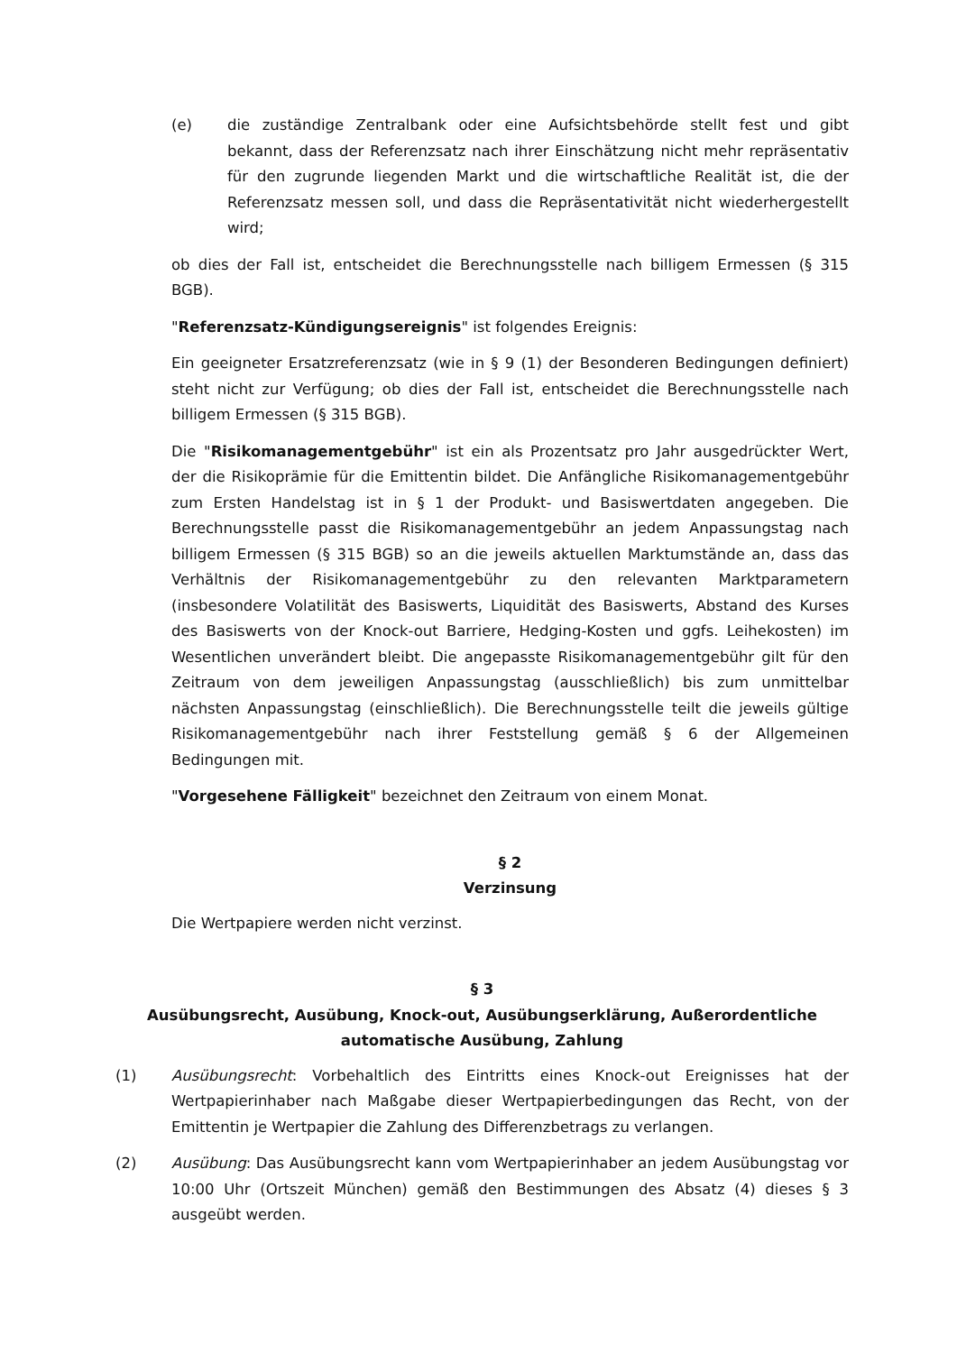(e) die zuständige Zentralbank oder eine Aufsichtsbehörde stellt fest und gibt bekannt, dass der Referenzsatz nach ihrer Einschätzung nicht mehr repräsentativ für den zugrunde liegenden Markt und die wirtschaftliche Realität ist, die der Referenzsatz messen soll, und dass die Repräsentativität nicht wiederhergestellt wird;
ob dies der Fall ist, entscheidet die Berechnungsstelle nach billigem Ermessen (§ 315 BGB).
"Referenzsatz-Kündigungsereignis" ist folgendes Ereignis:
Ein geeigneter Ersatzreferenzsatz (wie in § 9 (1) der Besonderen Bedingungen definiert) steht nicht zur Verfügung; ob dies der Fall ist, entscheidet die Berechnungsstelle nach billigem Ermessen (§ 315 BGB).
Die "Risikomanagementgebühr" ist ein als Prozentsatz pro Jahr ausgedrückter Wert, der die Risikoprämie für die Emittentin bildet. Die Anfängliche Risikomanagementgebühr zum Ersten Handelstag ist in § 1 der Produkt- und Basiswertdaten angegeben. Die Berechnungsstelle passt die Risikomanagementgebühr an jedem Anpassungstag nach billigem Ermessen (§ 315 BGB) so an die jeweils aktuellen Marktumstände an, dass das Verhältnis der Risikomanagementgebühr zu den relevanten Marktparametern (insbesondere Volatilität des Basiswerts, Liquidität des Basiswerts, Abstand des Kurses des Basiswerts von der Knock-out Barriere, Hedging-Kosten und ggfs. Leihekosten) im Wesentlichen unverändert bleibt. Die angepasste Risikomanagementgebühr gilt für den Zeitraum von dem jeweiligen Anpassungstag (ausschließlich) bis zum unmittelbar nächsten Anpassungstag (einschließlich). Die Berechnungsstelle teilt die jeweils gültige Risikomanagementgebühr nach ihrer Feststellung gemäß § 6 der Allgemeinen Bedingungen mit.
"Vorgesehene Fälligkeit" bezeichnet den Zeitraum von einem Monat.
§ 2
Verzinsung
Die Wertpapiere werden nicht verzinst.
§ 3
Ausübungsrecht, Ausübung, Knock-out, Ausübungserklärung, Außerordentliche automatische Ausübung, Zahlung
(1) Ausübungsrecht: Vorbehaltlich des Eintritts eines Knock-out Ereignisses hat der Wertpapierinhaber nach Maßgabe dieser Wertpapierbedingungen das Recht, von der Emittentin je Wertpapier die Zahlung des Differenzbetrags zu verlangen.
(2) Ausübung: Das Ausübungsrecht kann vom Wertpapierinhaber an jedem Ausübungstag vor 10:00 Uhr (Ortszeit München) gemäß den Bestimmungen des Absatz (4) dieses § 3 ausgeübt werden.